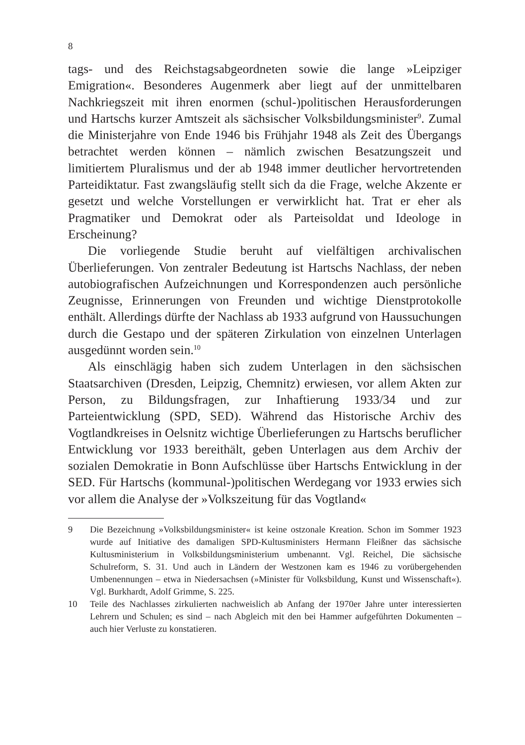8
tags- und des Reichstagsabgeordneten sowie die lange »Leipziger Emigration«. Besonderes Augenmerk aber liegt auf der unmittelbaren Nachkriegszeit mit ihren enormen (schul-)politischen Herausforderungen und Hartschs kurzer Amtszeit als sächsischer Volksbildungsminister<sup>9</sup>. Zumal die Ministerjahre von Ende 1946 bis Frühjahr 1948 als Zeit des Übergangs betrachtet werden können – nämlich zwischen Besatzungszeit und limitiertem Pluralismus und der ab 1948 immer deutlicher hervortretenden Parteidiktatur. Fast zwangsläufig stellt sich da die Frage, welche Akzente er gesetzt und welche Vorstellungen er verwirklicht hat. Trat er eher als Pragmatiker und Demokrat oder als Parteisoldat und Ideologe in Erscheinung?
Die vorliegende Studie beruht auf vielfältigen archivalischen Überlieferungen. Von zentraler Bedeutung ist Hartschs Nachlass, der neben autobiografischen Aufzeichnungen und Korrespondenzen auch persönliche Zeugnisse, Erinnerungen von Freunden und wichtige Dienstprotokolle enthält. Allerdings dürfte der Nachlass ab 1933 aufgrund von Haussuchungen durch die Gestapo und der späteren Zirkulation von einzelnen Unterlagen ausgedünnt worden sein.<sup>10</sup>
Als einschlägig haben sich zudem Unterlagen in den sächsischen Staatsarchiven (Dresden, Leipzig, Chemnitz) erwiesen, vor allem Akten zur Person, zu Bildungsfragen, zur Inhaftierung 1933/34 und zur Parteientwicklung (SPD, SED). Während das Historische Archiv des Vogtlandkreises in Oelsnitz wichtige Überlieferungen zu Hartschs beruflicher Entwicklung vor 1933 bereithält, geben Unterlagen aus dem Archiv der sozialen Demokratie in Bonn Aufschlüsse über Hartschs Entwicklung in der SED. Für Hartschs (kommunal-)politischen Werdegang vor 1933 erwies sich vor allem die Analyse der »Volkszeitung für das Vogtland«
9 Die Bezeichnung »Volksbildungsminister« ist keine ostzonale Kreation. Schon im Sommer 1923 wurde auf Initiative des damaligen SPD-Kultusministers Hermann Fleißner das sächsische Kultusministerium in Volksbildungsministerium umbenannt. Vgl. Reichel, Die sächsische Schulreform, S. 31. Und auch in Ländern der Westzonen kam es 1946 zu vorübergehenden Umbenennungen – etwa in Niedersachsen (»Minister für Volksbildung, Kunst und Wissenschaft«). Vgl. Burkhardt, Adolf Grimme, S. 225.
10 Teile des Nachlasses zirkulierten nachweislich ab Anfang der 1970er Jahre unter interessierten Lehrern und Schulen; es sind – nach Abgleich mit den bei Hammer aufgeführten Dokumenten – auch hier Verluste zu konstatieren.